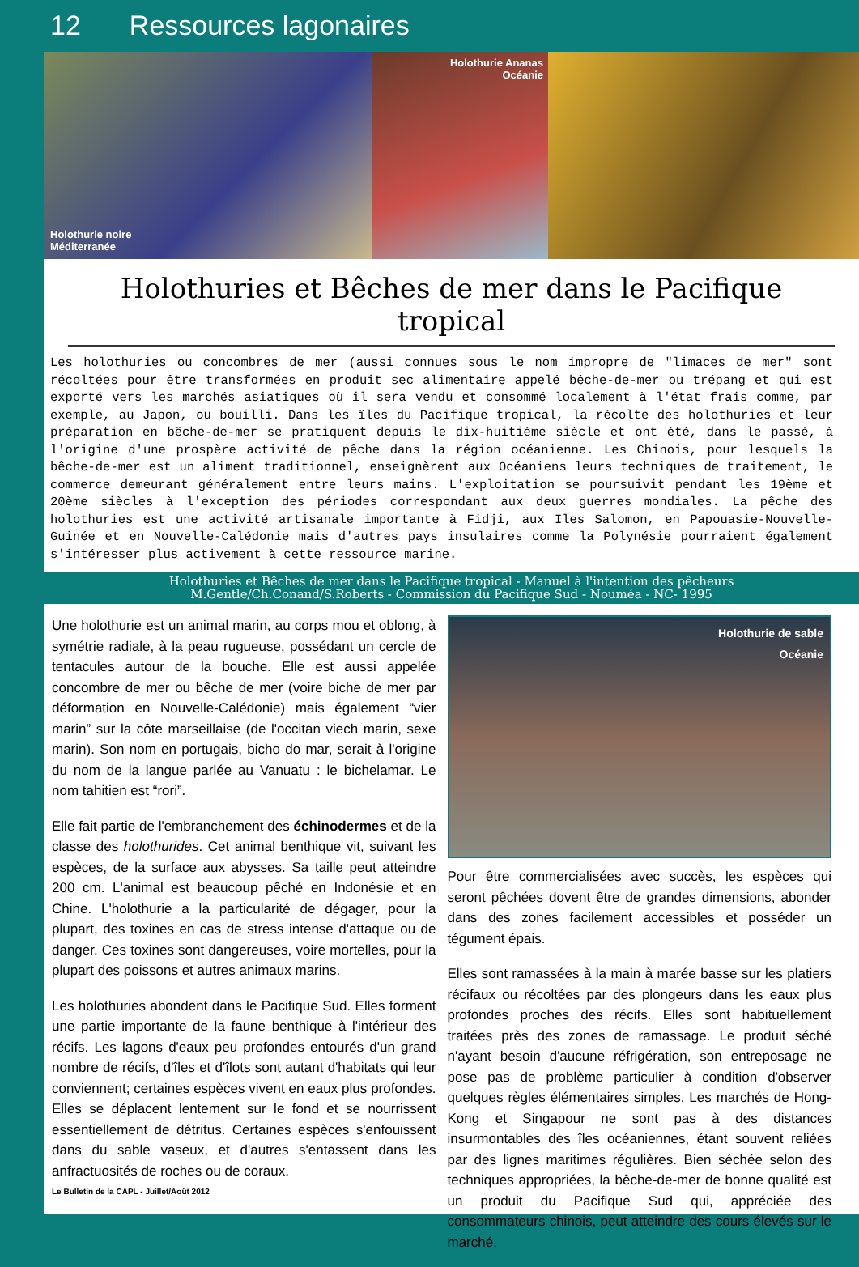12 Ressources lagonaires
Holothurie noire
Méditerranée
Holothurie Ananas
Océanie
Holothuries et Bêches de mer dans le Pacifique tropical
Les holothuries ou concombres de mer (aussi connues sous le nom impropre de "limaces de mer" sont récoltées pour être transformées en produit sec alimentaire appelé bêche-de-mer ou trépang et qui est exporté vers les marchés asiatiques où il sera vendu et consommé localement à l'état frais comme, par exemple, au Japon, ou bouilli. Dans les îles du Pacifique tropical, la récolte des holothuries et leur préparation en bêche-de-mer se pratiquent depuis le dix-huitième siècle et ont été, dans le passé, à l'origine d'une prospère activité de pêche dans la région océanienne. Les Chinois, pour lesquels la bêche-de-mer est un aliment traditionnel, enseignèrent aux Océaniens leurs techniques de traitement, le commerce demeurant généralement entre leurs mains. L'exploitation se poursuivit pendant les 19ème et 20ème siècles à l'exception des périodes correspondant aux deux guerres mondiales. La pêche des holothuries est une activité artisanale importante à Fidji, aux Iles Salomon, en Papouasie-Nouvelle-Guinée et en Nouvelle-Calédonie mais d'autres pays insulaires comme la Polynésie pourraient également s'intéresser plus activement à cette ressource marine.
Holothuries et Bêches de mer dans le Pacifique tropical - Manuel à l'intention des pêcheurs
M.Gentle/Ch.Conand/S.Roberts - Commission du Pacifique Sud - Nouméa - NC- 1995
Une holothurie est un animal marin, au corps mou et oblong, à symétrie radiale, à la peau rugueuse, possédant un cercle de tentacules autour de la bouche. Elle est aussi appelée concombre de mer ou bêche de mer (voire biche de mer par déformation en Nouvelle-Calédonie) mais également “vier marin” sur la côte marseillaise (de l'occitan viech marin, sexe marin). Son nom en portugais, bicho do mar, serait à l'origine du nom de la langue parlée au Vanuatu : le bichelamar. Le nom tahitien est “rori”.
Elle fait partie de l'embranchement des échinodermes et de la classe des holothurides. Cet animal benthique vit, suivant les espèces, de la surface aux abysses. Sa taille peut atteindre 200 cm. L'animal est beaucoup pêché en Indonésie et en Chine. L'holothurie a la particularité de dégager, pour la plupart, des toxines en cas de stress intense d'attaque ou de danger. Ces toxines sont dangereuses, voire mortelles, pour la plupart des poissons et autres animaux marins.
Les holothuries abondent dans le Pacifique Sud. Elles forment une partie importante de la faune benthique à l'intérieur des récifs. Les lagons d'eaux peu profondes entourés d'un grand nombre de récifs, d'îles et d'îlots sont autant d'habitats qui leur conviennent; certaines espèces vivent en eaux plus profondes. Elles se déplacent lentement sur le fond et se nourrissent essentiellement de détritus. Certaines espèces s'enfouissent dans du sable vaseux, et d'autres s'entassent dans les anfractuosités de roches ou de coraux.
Le Bulletin de la CAPL - Juillet/Août 2012
Holothurie de sable
Océanie
Pour être commercialisées avec succès, les espèces qui seront pêchées dovent être de grandes dimensions, abonder dans des zones facilement accessibles et posséder un tégument épais.
Elles sont ramassées à la main à marée basse sur les platiers récifaux ou récoltées par des plongeurs dans les eaux plus profondes proches des récifs. Elles sont habituellement traitées près des zones de ramassage. Le produit séché n'ayant besoin d'aucune réfrigération, son entreposage ne pose pas de problème particulier à condition d'observer quelques règles élémentaires simples. Les marchés de Hong-Kong et Singapour ne sont pas à des distances insurmontables des îles océaniennes, étant souvent reliées par des lignes maritimes régulières. Bien séchée selon des techniques appropriées, la bêche-de-mer de bonne qualité est un produit du Pacifique Sud qui, appréciée des consommateurs chinois, peut atteindre des cours élevés sur le marché.